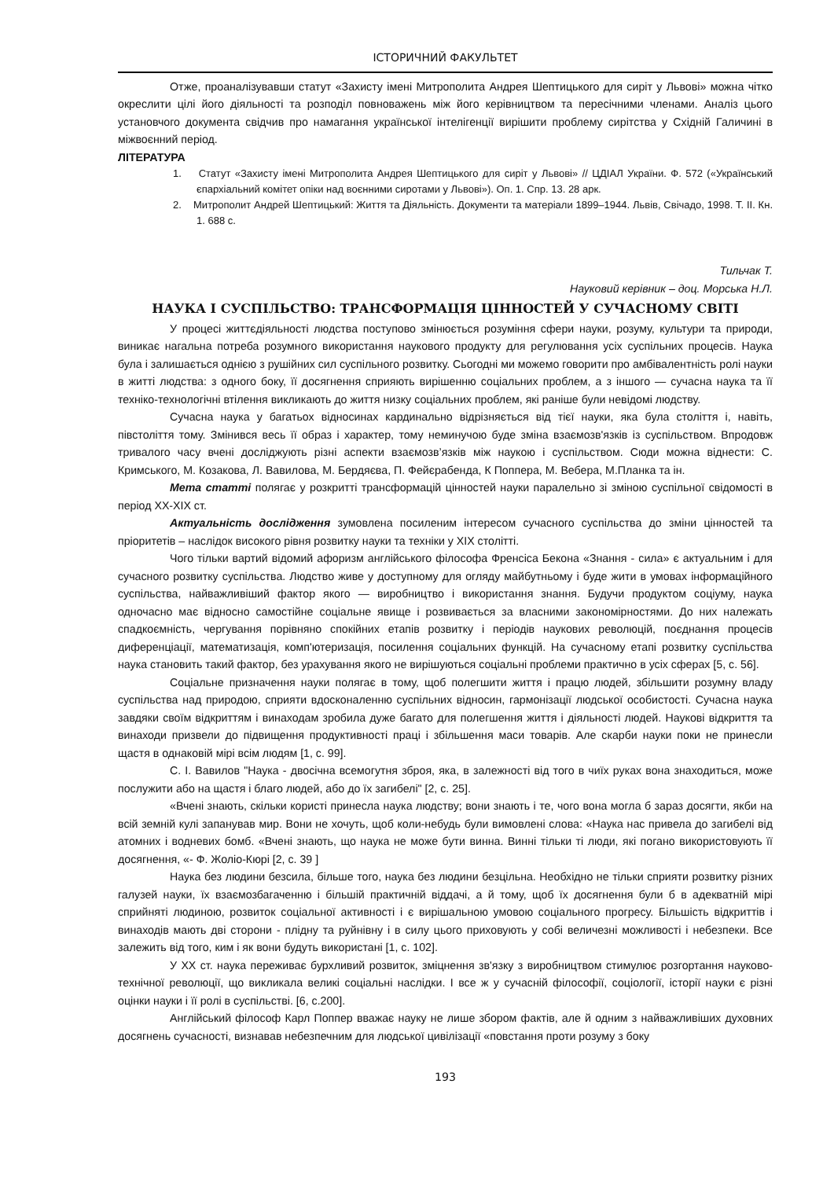ІСТОРИЧНИЙ ФАКУЛЬТЕТ
Отже, проаналізувавши статут «Захисту імені Митрополита Андрея Шептицького для сиріт у Львові» можна чітко окреслити цілі його діяльності та розподіл повноважень між його керівництвом та пересічними членами. Аналіз цього установчого документа свідчив про намагання української інтелігенції вирішити проблему сирітства у Східній Галичині в міжвоєнний період.
ЛІТЕРАТУРА
1. Статут «Захисту імені Митрополита Андрея Шептицького для сиріт у Львові» // ЦДІАЛ України. Ф. 572 («Український єпархіальний комітет опіки над воєнними сиротами у Львові»). Оп. 1. Спр. 13. 28 арк.
2. Митрополит Андрей Шептицький: Життя та Діяльність. Документи та матеріали 1899–1944. Львів, Свічадо, 1998. Т. ІІ. Кн. 1. 688 с.
Тильчак Т.
Науковий керівник – доц. Морська Н.Л.
НАУКА І СУСПІЛЬСТВО: ТРАНСФОРМАЦІЯ ЦІННОСТЕЙ У СУЧАСНОМУ СВІТІ
У процесі життєдіяльності людства поступово змінюється розуміння сфери науки, розуму, культури та природи, виникає нагальна потреба розумного використання наукового продукту для регулювання усіх суспільних процесів. Наука була і залишається однією з рушійних сил суспільного розвитку. Сьогодні ми можемо говорити про амбівалентність ролі науки в житті людства: з одного боку, її досягнення сприяють вирішенню соціальних проблем, а з іншого — сучасна наука та її техніко-технологічні втілення викликають до життя низку соціальних проблем, які раніше були невідомі людству.
Сучасна наука у багатьох відносинах кардинально відрізняється від тієї науки, яка була століття і, навіть, півстоліття тому. Змінився весь її образ і характер, тому неминучою буде зміна взаємозв'язків із суспільством. Впродовж тривалого часу вчені досліджують різні аспекти взаємозв’язків між наукою і суспільством. Сюди можна віднести: С. Кримського, М. Козакова, Л. Вавилова, М. Бердяєва, П. Фейєрабенда, К Поппера, М. Вебера, М.Планка та ін.
Мета статті полягає у розкритті трансформацій цінностей науки паралельно зі зміною суспільної свідомості в період ХХ-ХІХ ст.
Актуальність дослідження зумовлена посиленим інтересом сучасного суспільства до зміни цінностей та пріоритетів – наслідок високого рівня розвитку науки та техніки у ХІХ столітті.
Чого тільки вартий відомий афоризм англійського філософа Френсіса Бекона «Знання - сила» є актуальним і для сучасного розвитку суспільства. Людство живе у доступному для огляду майбутньому і буде жити в умовах інформаційного суспільства, найважливіший фактор якого — виробництво і використання знання. Будучи продуктом соціуму, наука одночасно має відносно самостійне соціальне явище і розвивається за власними закономірностями. До них належать спадкоємність, чергування порівняно спокійних етапів розвитку і періодів наукових революцій, поєднання процесів диференціації, математизація, комп'ютеризація, посилення соціальних функцій. На сучасному етапі розвитку суспільства наука становить такий фактор, без урахування якого не вирішуються соціальні проблеми практично в усіх сферах [5, с. 56].
Соціальне призначення науки полягає в тому, щоб полегшити життя і працю людей, збільшити розумну владу суспільства над природою, сприяти вдосконаленню суспільних відносин, гармонізації людської особистості. Сучасна наука завдяки своїм відкриттям і винаходам зробила дуже багато для полегшення життя і діяльності людей. Наукові відкриття та винаходи призвели до підвищення продуктивності праці і збільшення маси товарів. Але скарби науки поки не принесли щастя в однаковій мірі всім людям [1, с. 99].
С. І. Вавилов "Наука - двосічна всемогутня зброя, яка, в залежності від того в чиїх руках вона знаходиться, може послужити або на щастя і благо людей, або до їх загибелі" [2, с. 25].
«Вчені знають, скільки користі принесла наука людству; вони знають і те, чого вона могла б зараз досягти, якби на всій земній кулі запанував мир. Вони не хочуть, щоб коли-небудь були вимовлені слова: «Наука нас привела до загибелі від атомних і водневих бомб. «Вчені знають, що наука не може бути винна. Винні тільки ті люди, які погано використовують її досягнення, «- Ф. Жоліо-Кюрі [2, с. 39 ]
Наука без людини безсила, більше того, наука без людини безцільна. Необхідно не тільки сприяти розвитку різних галузей науки, їх взаємозбагаченню і більшій практичній віддачі, а й тому, щоб їх досягнення були б в адекватній мірі сприйняті людиною, розвиток соціальної активності і є вирішальною умовою соціального прогресу. Більшість відкриттів і винаходів мають дві сторони - плідну та руйнівну і в силу цього приховують у собі величезні можливості і небезпеки. Все залежить від того, ким і як вони будуть використані [1, с. 102].
У ХХ ст. наука переживає бурхливий розвиток, зміцнення зв'язку з виробництвом стимулює розгортання науково-технічної революції, що викликала великі соціальні наслідки. І все ж у сучасній філософії, соціології, історії науки є різні оцінки науки і її ролі в суспільстві. [6, с.200].
Англійський філософ Карл Поппер вважає науку не лише збором фактів, але й одним з найважливіших духовних досягнень сучасності, визнавав небезпечним для людської цивілізації «повстання проти розуму з боку
193